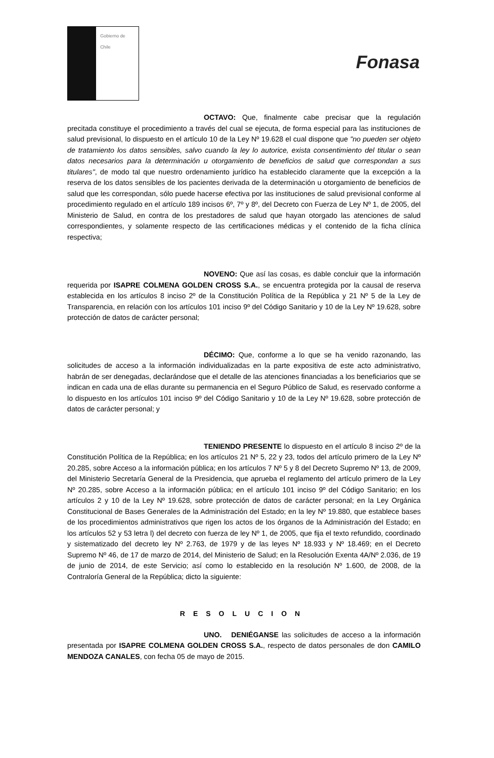Gobierno de Chile
Fonasa
OCTAVO: Que, finalmente cabe precisar que la regulación precitada constituye el procedimiento a través del cual se ejecuta, de forma especial para las instituciones de salud previsional, lo dispuesto en el artículo 10 de la Ley Nº 19.628 el cual dispone que "no pueden ser objeto de tratamiento los datos sensibles, salvo cuando la ley lo autorice, exista consentimiento del titular o sean datos necesarios para la determinación u otorgamiento de beneficios de salud que correspondan a sus titulares", de modo tal que nuestro ordenamiento jurídico ha establecido claramente que la excepción a la reserva de los datos sensibles de los pacientes derivada de la determinación u otorgamiento de beneficios de salud que les correspondan, sólo puede hacerse efectiva por las instituciones de salud previsional conforme al procedimiento regulado en el artículo 189 incisos 6º, 7º y 8º, del Decreto con Fuerza de Ley Nº 1, de 2005, del Ministerio de Salud, en contra de los prestadores de salud que hayan otorgado las atenciones de salud correspondientes, y solamente respecto de las certificaciones médicas y el contenido de la ficha clínica respectiva;
NOVENO: Que así las cosas, es dable concluir que la información requerida por ISAPRE COLMENA GOLDEN CROSS S.A., se encuentra protegida por la causal de reserva establecida en los artículos 8 inciso 2º de la Constitución Política de la República y 21 Nº 5 de la Ley de Transparencia, en relación con los artículos 101 inciso 9º del Código Sanitario y 10 de la Ley Nº 19.628, sobre protección de datos de carácter personal;
DÉCIMO: Que, conforme a lo que se ha venido razonando, las solicitudes de acceso a la información individualizadas en la parte expositiva de este acto administrativo, habrán de ser denegadas, declarándose que el detalle de las atenciones financiadas a los beneficiarios que se indican en cada una de ellas durante su permanencia en el Seguro Público de Salud, es reservado conforme a lo dispuesto en los artículos 101 inciso 9º del Código Sanitario y 10 de la Ley Nº 19.628, sobre protección de datos de carácter personal; y
TENIENDO PRESENTE lo dispuesto en el artículo 8 inciso 2º de la Constitución Política de la República; en los artículos 21 Nº 5, 22 y 23, todos del artículo primero de la Ley Nº 20.285, sobre Acceso a la información pública; en los artículos 7 Nº 5 y 8 del Decreto Supremo Nº 13, de 2009, del Ministerio Secretaría General de la Presidencia, que aprueba el reglamento del artículo primero de la Ley Nº 20.285, sobre Acceso a la información pública; en el artículo 101 inciso 9º del Código Sanitario; en los artículos 2 y 10 de la Ley Nº 19.628, sobre protección de datos de carácter personal; en la Ley Orgánica Constitucional de Bases Generales de la Administración del Estado; en la ley Nº 19.880, que establece bases de los procedimientos administrativos que rigen los actos de los órganos de la Administración del Estado; en los artículos 52 y 53 letra l) del decreto con fuerza de ley Nº 1, de 2005, que fija el texto refundido, coordinado y sistematizado del decreto ley Nº 2.763, de 1979 y de las leyes Nº 18.933 y Nº 18.469; en el Decreto Supremo Nº 46, de 17 de marzo de 2014, del Ministerio de Salud; en la Resolución Exenta 4A/Nº 2.036, de 19 de junio de 2014, de este Servicio; así como lo establecido en la resolución Nº 1.600, de 2008, de la Contraloría General de la República; dicto la siguiente:
RESOLUCION
UNO. DENIÉGANSE las solicitudes de acceso a la información presentada por ISAPRE COLMENA GOLDEN CROSS S.A., respecto de datos personales de don CAMILO MENDOZA CANALES, con fecha 05 de mayo de 2015.